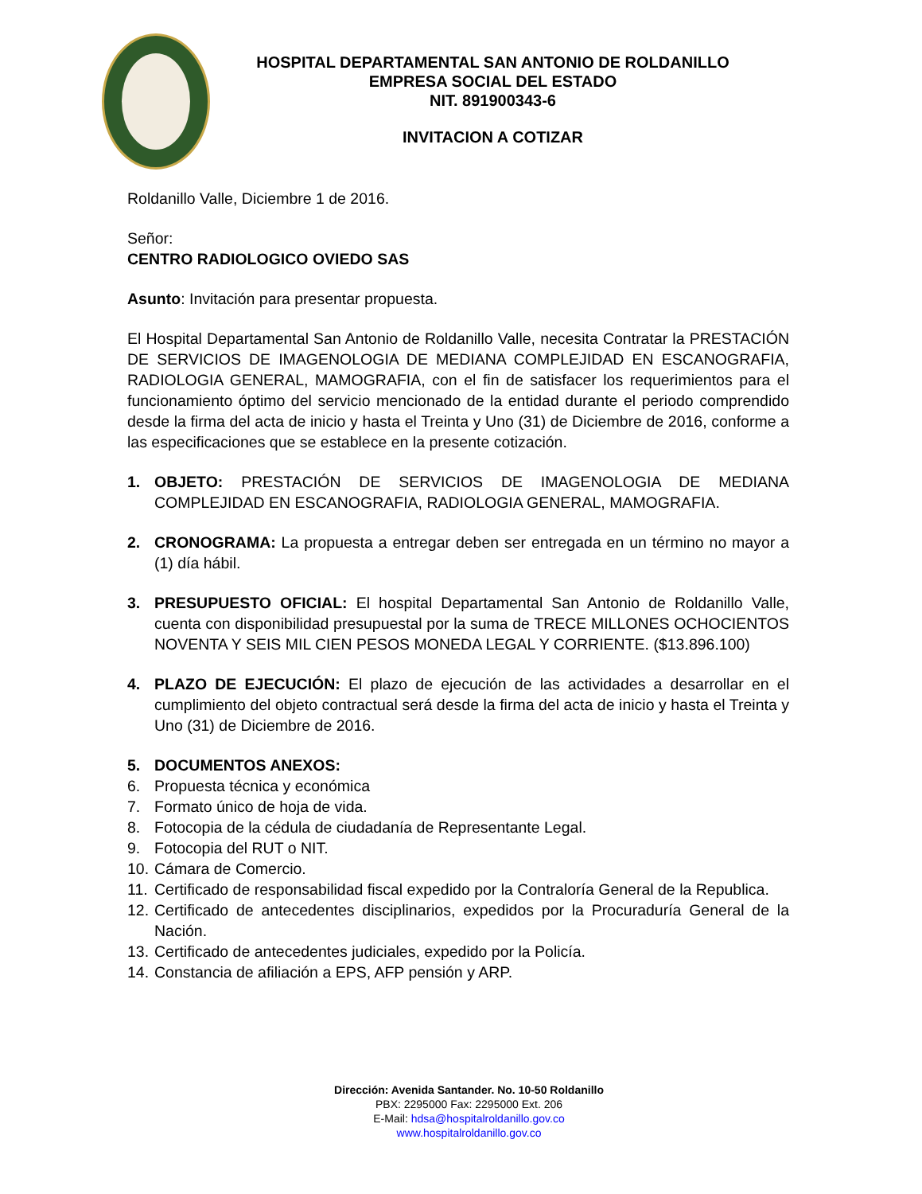HOSPITAL DEPARTAMENTAL SAN ANTONIO DE ROLDANILLO
EMPRESA SOCIAL DEL ESTADO
NIT. 891900343-6
INVITACION A COTIZAR
Roldanillo Valle, Diciembre 1 de 2016.
Señor:
CENTRO RADIOLOGICO OVIEDO SAS
Asunto: Invitación para presentar propuesta.
El Hospital Departamental San Antonio de Roldanillo Valle, necesita Contratar la PRESTACIÓN DE SERVICIOS DE IMAGENOLOGIA DE MEDIANA COMPLEJIDAD EN ESCANOGRAFIA, RADIOLOGIA GENERAL, MAMOGRAFIA, con el fin de satisfacer los requerimientos para el funcionamiento óptimo del servicio mencionado de la entidad durante el periodo comprendido desde la firma del acta de inicio y hasta el Treinta y Uno (31) de Diciembre de 2016, conforme a las especificaciones que se establece en la presente cotización.
1. OBJETO: PRESTACIÓN DE SERVICIOS DE IMAGENOLOGIA DE MEDIANA COMPLEJIDAD EN ESCANOGRAFIA, RADIOLOGIA GENERAL, MAMOGRAFIA.
2. CRONOGRAMA: La propuesta a entregar deben ser entregada en un término no mayor a (1) día hábil.
3. PRESUPUESTO OFICIAL: El hospital Departamental San Antonio de Roldanillo Valle, cuenta con disponibilidad presupuestal por la suma de TRECE MILLONES OCHOCIENTOS NOVENTA Y SEIS MIL CIEN PESOS MONEDA LEGAL Y CORRIENTE. ($13.896.100)
4. PLAZO DE EJECUCIÓN: El plazo de ejecución de las actividades a desarrollar en el cumplimiento del objeto contractual será desde la firma del acta de inicio y hasta el Treinta y Uno (31) de Diciembre de 2016.
5. DOCUMENTOS ANEXOS:
6. Propuesta técnica y económica
7. Formato único de hoja de vida.
8. Fotocopia de la cédula de ciudadanía de Representante Legal.
9. Fotocopia del RUT o NIT.
10. Cámara de Comercio.
11. Certificado de responsabilidad fiscal expedido por la Contraloría General de la Republica.
12. Certificado de antecedentes disciplinarios, expedidos por la Procuraduría General de la Nación.
13. Certificado de antecedentes judiciales, expedido por la Policía.
14. Constancia de afiliación a EPS, AFP pensión y ARP.
Dirección: Avenida Santander. No. 10-50 Roldanillo
PBX: 2295000 Fax: 2295000 Ext. 206
E-Mail: hdsa@hospitalroldanillo.gov.co
www.hospitalroldanillo.gov.co